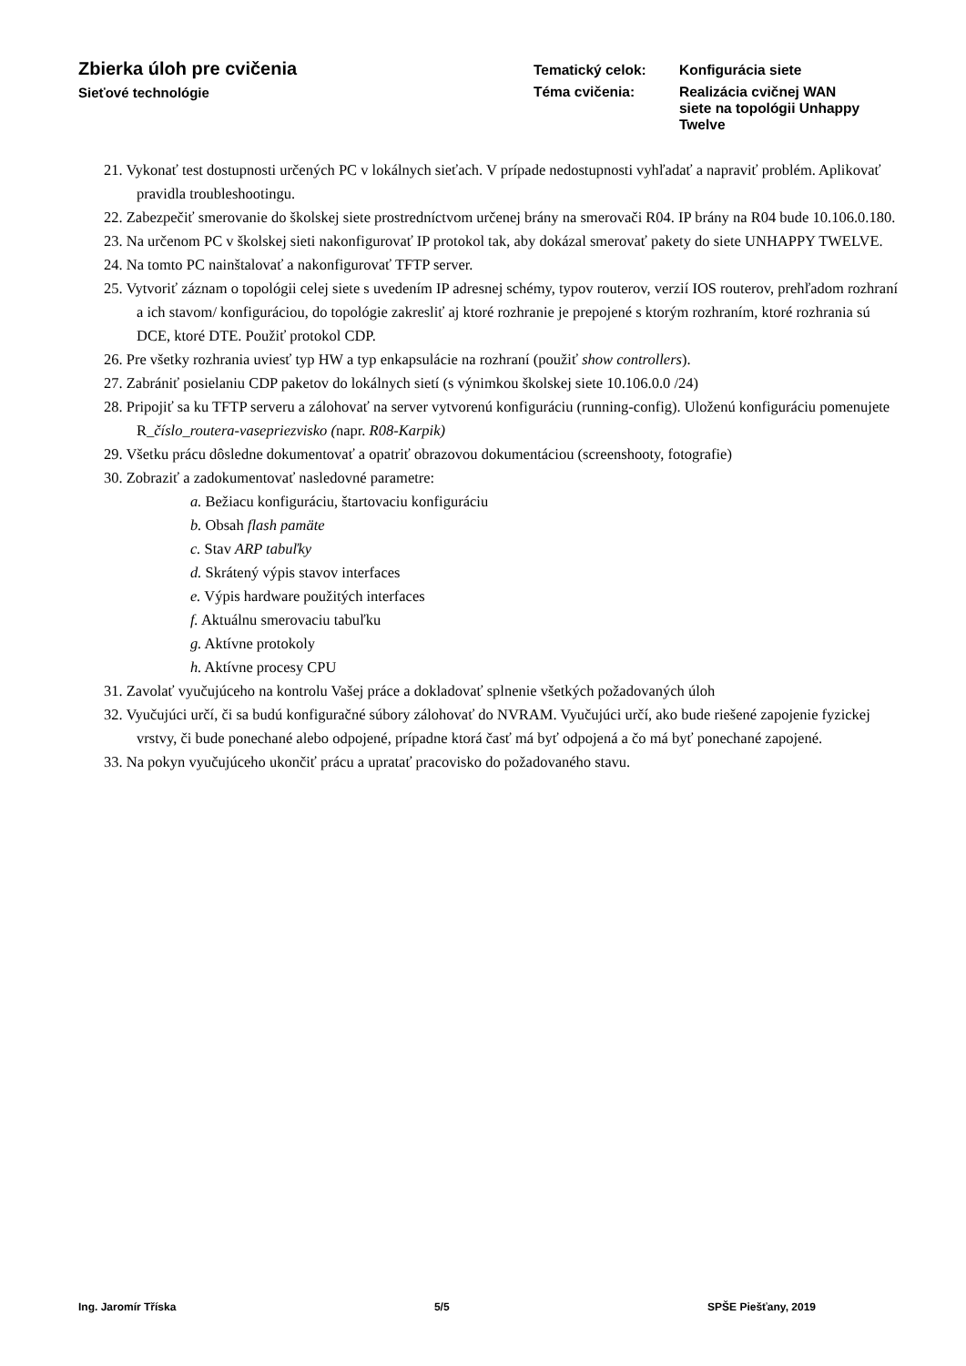Zbierka úloh pre cvičenia
Sieťové technológie
Tematický celok:
Konfigurácia siete
Téma cvičenia:
Realizácia cvičnej WAN siete na topológii Unhappy Twelve
21. Vykonať test dostupnosti určených PC v lokálnych sieťach. V prípade nedostupnosti vyhľadať a napraviť problém. Aplikovať pravidla troubleshootingu.
22. Zabezpečiť smerovanie do školskej siete prostredníctvom určenej brány na smerovači R04. IP brány na R04 bude 10.106.0.180.
23. Na určenom PC v školskej sieti nakonfigurovať IP protokol tak, aby dokázal smerovať pakety do siete UNHAPPY TWELVE.
24. Na tomto PC nainštalovať a nakonfigurovať TFTP server.
25. Vytvoriť záznam o topológii celej siete s uvedením IP adresnej schémy, typov routerov, verzií IOS routerov, prehľadom rozhraní a ich stavom/ konfiguráciou, do topológie zakresliť aj ktoré rozhranie je prepojené s ktorým rozhraním, ktoré rozhrania sú DCE, ktoré DTE. Použiť protokol CDP.
26. Pre všetky rozhrania uviesť typ HW a typ enkapsulácie na rozhraní (použiť show controllers).
27. Zabrániť posielaniu CDP paketov do lokálnych sietí (s výnimkou školskej siete 10.106.0.0 /24)
28. Pripojiť sa ku TFTP serveru a zálohovať na server vytvorenú konfiguráciu (running-config). Uloženú konfiguráciu pomenujete R_číslo_routera-vasepriezvisko (napr. R08-Karpik)
29. Všetku prácu dôsledne dokumentovať a opatriť obrazovou dokumentáciou (screenshooty, fotografie)
30. Zobraziť a zadokumentovať nasledovné parametre:
a. Bežiacu konfiguráciu, štartovaciu konfiguráciu
b. Obsah flash pamäte
c. Stav ARP tabuľky
d. Skrátený výpis stavov interfaces
e. Výpis hardware použitých interfaces
f. Aktuálnu smerovaciu tabuľku
g. Aktívne protokoly
h. Aktívne procesy CPU
31. Zavolať vyučujúceho na kontrolu Vašej práce a dokladovať splnenie všetkých požadovaných úloh
32. Vyučujúci určí, či sa budú konfiguračné súbory zálohovať do NVRAM. Vyučujúci určí, ako bude riešené zapojenie fyzickej vrstvy, či bude ponechané alebo odpojené, prípadne ktorá časť má byť odpojená a čo má byť ponechané zapojené.
33. Na pokyn vyučujúceho ukončiť prácu a upratať pracovisko do požadovaného stavu.
Ing. Jaromír Tříska 5/5 SPŠE Piešťany, 2019